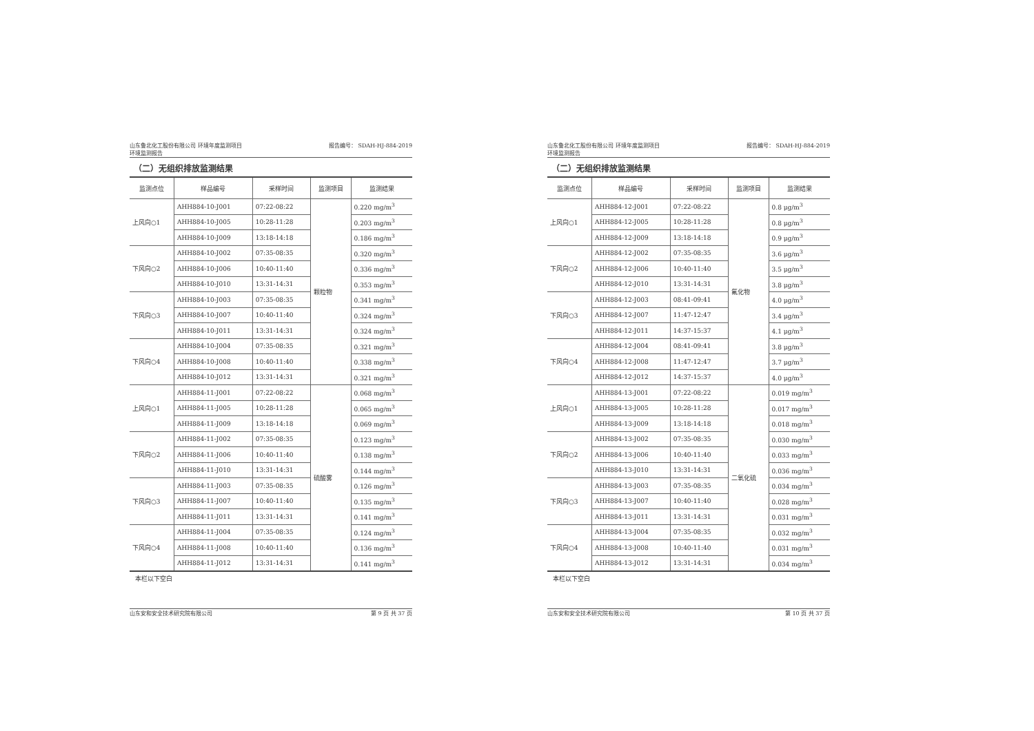山东鲁北化工股份有限公司 环境年度监测项目
环境监测报告 报告编号： SDAH-HJ-884-2019
（二）无组织排放监测结果
| 监测点位 | 样品编号 | 采样时间 | 监测项目 | 监测结果 |
| --- | --- | --- | --- | --- |
| 上风向○1 | AHH884-10-J001 | 07:22-08:22 | 颗粒物 | 0.220 mg/m<sup>3</sup> |
| | AHH884-10-J005 | 10:28-11:28 | | 0.203 mg/m<sup>3</sup> |
| | AHH884-10-J009 | 13:18-14:18 | | 0.186 mg/m<sup>3</sup> |
| 下风向○2 | AHH884-10-J002 | 07:35-08:35 | | 0.320 mg/m<sup>3</sup> |
| | AHH884-10-J006 | 10:40-11:40 | | 0.336 mg/m<sup>3</sup> |
| | AHH884-10-J010 | 13:31-14:31 | | 0.353 mg/m<sup>3</sup> |
| 下风向○3 | AHH884-10-J003 | 07:35-08:35 | | 0.341 mg/m<sup>3</sup> |
| | AHH884-10-J007 | 10:40-11:40 | | 0.324 mg/m<sup>3</sup> |
| | AHH884-10-J011 | 13:31-14:31 | | 0.324 mg/m<sup>3</sup> |
| 下风向○4 | AHH884-10-J004 | 07:35-08:35 | | 0.321 mg/m<sup>3</sup> |
| | AHH884-10-J008 | 10:40-11:40 | | 0.338 mg/m<sup>3</sup> |
| | AHH884-10-J012 | 13:31-14:31 | | 0.321 mg/m<sup>3</sup> |
| 上风向○1 | AHH884-11-J001 | 07:22-08:22 | 硫酸雾 | 0.068 mg/m<sup>3</sup> |
| | AHH884-11-J005 | 10:28-11:28 | | 0.065 mg/m<sup>3</sup> |
| | AHH884-11-J009 | 13:18-14:18 | | 0.069 mg/m<sup>3</sup> |
| 下风向○2 | AHH884-11-J002 | 07:35-08:35 | | 0.123 mg/m<sup>3</sup> |
| | AHH884-11-J006 | 10:40-11:40 | | 0.138 mg/m<sup>3</sup> |
| | AHH884-11-J010 | 13:31-14:31 | | 0.144 mg/m<sup>3</sup> |
| 下风向○3 | AHH884-11-J003 | 07:35-08:35 | | 0.126 mg/m<sup>3</sup> |
| | AHH884-11-J007 | 10:40-11:40 | | 0.135 mg/m<sup>3</sup> |
| | AHH884-11-J011 | 13:31-14:31 | | 0.141 mg/m<sup>3</sup> |
| 下风向○4 | AHH884-11-J004 | 07:35-08:35 | | 0.124 mg/m<sup>3</sup> |
| | AHH884-11-J008 | 10:40-11:40 | | 0.136 mg/m<sup>3</sup> |
| | AHH884-11-J012 | 13:31-14:31 | | 0.141 mg/m<sup>3</sup> |
本栏以下空白
山东安和安全技术研究院有限公司 第 9 页 共 37 页
山东鲁北化工股份有限公司 环境年度监测项目
环境监测报告 报告编号： SDAH-HJ-884-2019
（二）无组织排放监测结果
| 监测点位 | 样品编号 | 采样时间 | 监测项目 | 监测结果 |
| --- | --- | --- | --- | --- |
| 上风向○1 | AHH884-12-J001 | 07:22-08:22 | 氟化物 | 0.8 μg/m<sup>3</sup> |
| | AHH884-12-J005 | 10:28-11:28 | | 0.8 μg/m<sup>3</sup> |
| | AHH884-12-J009 | 13:18-14:18 | | 0.9 μg/m<sup>3</sup> |
| 下风向○2 | AHH884-12-J002 | 07:35-08:35 | | 3.6 μg/m<sup>3</sup> |
| | AHH884-12-J006 | 10:40-11:40 | | 3.5 μg/m<sup>3</sup> |
| | AHH884-12-J010 | 13:31-14:31 | | 3.8 μg/m<sup>3</sup> |
| 下风向○3 | AHH884-12-J003 | 08:41-09:41 | | 4.0 μg/m<sup>3</sup> |
| | AHH884-12-J007 | 11:47-12:47 | | 3.4 μg/m<sup>3</sup> |
| | AHH884-12-J011 | 14:37-15:37 | | 4.1 μg/m<sup>3</sup> |
| 下风向○4 | AHH884-12-J004 | 08:41-09:41 | | 3.8 μg/m<sup>3</sup> |
| | AHH884-12-J008 | 11:47-12:47 | | 3.7 μg/m<sup>3</sup> |
| | AHH884-12-J012 | 14:37-15:37 | | 4.0 μg/m<sup>3</sup> |
| 上风向○1 | AHH884-13-J001 | 07:22-08:22 | 二氧化硫 | 0.019 mg/m<sup>3</sup> |
| | AHH884-13-J005 | 10:28-11:28 | | 0.017 mg/m<sup>3</sup> |
| | AHH884-13-J009 | 13:18-14:18 | | 0.018 mg/m<sup>3</sup> |
| 下风向○2 | AHH884-13-J002 | 07:35-08:35 | | 0.030 mg/m<sup>3</sup> |
| | AHH884-13-J006 | 10:40-11:40 | | 0.033 mg/m<sup>3</sup> |
| | AHH884-13-J010 | 13:31-14:31 | | 0.036 mg/m<sup>3</sup> |
| 下风向○3 | AHH884-13-J003 | 07:35-08:35 | | 0.034 mg/m<sup>3</sup> |
| | AHH884-13-J007 | 10:40-11:40 | | 0.028 mg/m<sup>3</sup> |
| | AHH884-13-J011 | 13:31-14:31 | | 0.031 mg/m<sup>3</sup> |
| 下风向○4 | AHH884-13-J004 | 07:35-08:35 | | 0.032 mg/m<sup>3</sup> |
| | AHH884-13-J008 | 10:40-11:40 | | 0.031 mg/m<sup>3</sup> |
| | AHH884-13-J012 | 13:31-14:31 | | 0.034 mg/m<sup>3</sup> |
本栏以下空白
山东安和安全技术研究院有限公司 第 10 页 共 37 页